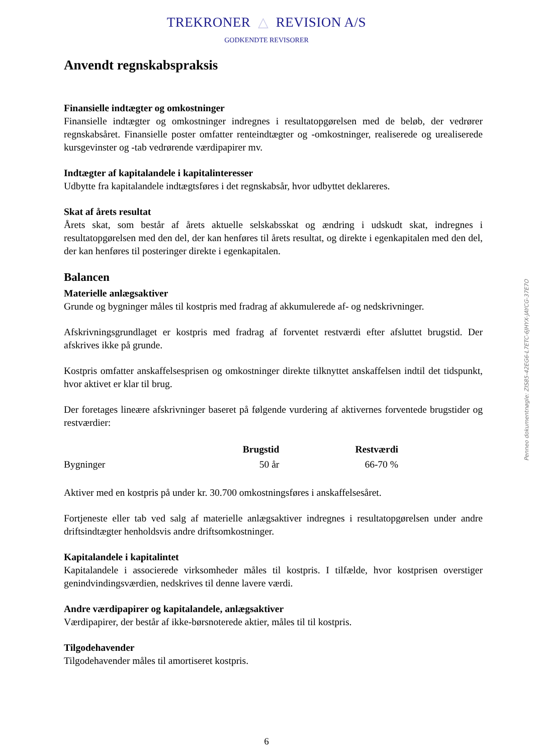TREKRONER △ REVISION A/S
GODKENDTE REVISORER
Anvendt regnskabspraksis
Finansielle indtægter og omkostninger
Finansielle indtægter og omkostninger indregnes i resultatopgørelsen med de beløb, der vedrører regnskabsåret. Finansielle poster omfatter renteindtægter og -omkostninger, realiserede og urealiserede kursgevinster og -tab vedrørende værdipapirer mv.
Indtægter af kapitalandele i kapitalinteresser
Udbytte fra kapitalandele indtægtsføres i det regnskabsår, hvor udbyttet deklareres.
Skat af årets resultat
Årets skat, som består af årets aktuelle selskabsskat og ændring i udskudt skat, indregnes i resultatopgørelsen med den del, der kan henføres til årets resultat, og direkte i egenkapitalen med den del, der kan henføres til posteringer direkte i egenkapitalen.
Balancen
Materielle anlægsaktiver
Grunde og bygninger måles til kostpris med fradrag af akkumulerede af- og nedskrivninger.
Afskrivningsgrundlaget er kostpris med fradrag af forventet restværdi efter afsluttet brugstid. Der afskrives ikke på grunde.
Kostpris omfatter anskaffelsesprisen og omkostninger direkte tilknyttet anskaffelsen indtil det tidspunkt, hvor aktivet er klar til brug.
Der foretages lineære afskrivninger baseret på følgende vurdering af aktivernes forventede brugstider og restværdier:
| | Brugstid | Restværdi |
| --- | --- | --- |
| Bygninger | 50 år | 66-70 % |
Aktiver med en kostpris på under kr. 30.700 omkostningsføres i anskaffelsesåret.
Fortjeneste eller tab ved salg af materielle anlægsaktiver indregnes i resultatopgørelsen under andre driftsindtægter henholdsvis andre driftsomkostninger.
Kapitalandele i kapitalintet
Kapitalandele i associerede virksomheder måles til kostpris. I tilfælde, hvor kostprisen overstiger genindvindingsværdien, nedskrives til denne lavere værdi.
Andre værdipapirer og kapitalandele, anlægsaktiver
Værdipapirer, der består af ikke-børsnoterede aktier, måles til til kostpris.
Tilgodehavender
Tilgodehavender måles til amortiseret kostpris.
Penneo dokumentnøgle: ZIS85-42EG6-L7ETC-6JHYX-JAYCG-37E7O
6